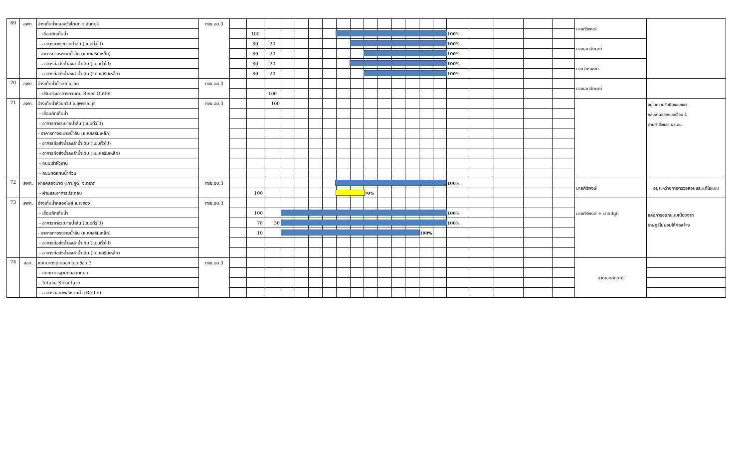| 69 | สพก. | อ่างเก็บน้ำคลองวังโตนด จ.จันทบุรี | กงข.อบ.3 | | | | | | | | | | | | | | | | | | | | | นายศิริพงษ์ | |
| | | - เขื่อนกักเก็บน้ำ | | | 100 | | | | | | | | | | | | | | 100% | | | | | | |
| | | - อาคารทางระบายน้ำล้น (แบบทั่วไป) | | | 80 | 20 | | | | | | | | | | | | | 100% | | | | | นายเอกลักษณ์ | |
| | | - อาคารทางระบายน้ำล้น (แบบเสริมเหล็ก) | | | 80 | 20 | | | | | | | | | | | | | 100% | | | | | | |
| | | - อาคารท่อส่งน้ำลงลำน้ำเดิม (แบบทั่วไป) | | | 80 | 20 | | | | | | | | | | | | | 100% | | | | | นายจักรพงษ์ | |
| | | - อาคารท่อส่งน้ำลงลำน้ำเดิม (แบบเสริมเหล็ก) | | | 80 | 20 | | | | | | | | | | | | | 100% | | | | | | |
| 70 | สพก. | อ่างเก็บน้ำน้ำเลย จ.เลย | กงข.อบ.3 | | | | | | | | | | | | | | | | | | | | | นายเอกลักษณ์ | |
| | | - ปรับปรุงอาคารควบคุม River Outlet | | | | 100 | | | | | | | | | | | | | | | | | | | |
| 71 | สพก. | อ่างเก็บน้ำห้วยทวีป จ.สุพรรณบุรี | กงข.อบ.3 | | | 100 | | | | | | | | | | | | | | | | | | | อยู่ในความรับผิดชอบของ กลุ่มงานออกแบบเขื่อน 4 ตามคำสั่งของ ผส.อบ. |
| | | - เขื่อนกักเก็บน้ำ | | | | | | | | | | | | | | | | | | | | | | | |
| | | - อาคารทางระบายน้ำล้น (แบบทั่วไป) | | | | | | | | | | | | | | | | | | | | | | | |
| | | - อาคารทางระบายน้ำล้น (แบบเสริมเหล็ก) | | | | | | | | | | | | | | | | | | | | | | | |
| | | - อาคารท่อส่งน้ำลงลำน้ำเดิม (แบบทั่วไป) | | | | | | | | | | | | | | | | | | | | | | | |
| | | - อาคารท่อส่งน้ำลงลำน้ำเดิม (แบบเสริมเหล็ก) | | | | | | | | | | | | | | | | | | | | | | | |
| | | - ถนนเข้าหัวงาน | | | | | | | | | | | | | | | | | | | | | | | |
| | | - ถนนทดแทนน้ำท่วม | | | | | | | | | | | | | | | | | | | | | | | |
| 72 | สพก. | ฝายคลองมาด (เกาะกูด) จ.ตราด | กงข.อบ.3 | | | | | | | | | | | | | | | | 100% | | | | | นายศิริพงษ์ | อยู่ระหว่างการตรวจสอบและแก้ไขแบบ |
| | | - ฝายและอาคารประกอบ | | | 100 | | | | | | | | 70% | | | | | | | | | | | | |
| 73 | สพก. | อ่างเก็บน้ำคลองโพล้ จ.ระยอง | กงข.อบ.3 | | | | | | | | | | | | | | | | | | | | | นายศิริพงษ์ + นายปนูปี | ชลอการออกแบบเนื่องจาก ราษฎร์ไม่ยอมให้ก่อสร้าง |
| | | - เขื่อนกักเก็บน้ำ | | | 100 | | | | | | | | | | | | | | 100% | | | | | | |
| | | - อาคารทางระบายน้ำล้น (แบบทั่วไป) | | | 70 | 30 | | | | | | | | | | | | | 100% | | | | | | |
| | | - อาคารทางระบายน้ำล้น (แบบเสริมเหล็ก) | | | 10 | | | | | | | | | | | | 100% | | | | | | | | |
| | | - อาคารท่อส่งน้ำลงลำน้ำเดิม (แบบทั่วไป) | | | | | | | | | | | | | | | | | | | | | | | |
| | | - อาคารท่อส่งน้ำลงลำน้ำเดิม (แบบเสริมเหล็ก) | | | | | | | | | | | | | | | | | | | | | | | |
| 74 | สอบ. | แบบมาตรฐานออกแบบเขื่อน 3 | กงข.อบ.3 | | | | | | | | | | | | | | | | | | | | | นายเอกลักษณ์ | |
| | | - แบบมาตรฐานท่อลอดถนน | | | | | | | | | | | | | | | | | | | | | | | |
| | | - Intake Structure | | | | | | | | | | | | | | | | | | | | | | | |
| | | - อาคารสลายพลังงานน้ำ (Buffle) | | | | | | | | | | | | | | | | | | | | | | | |